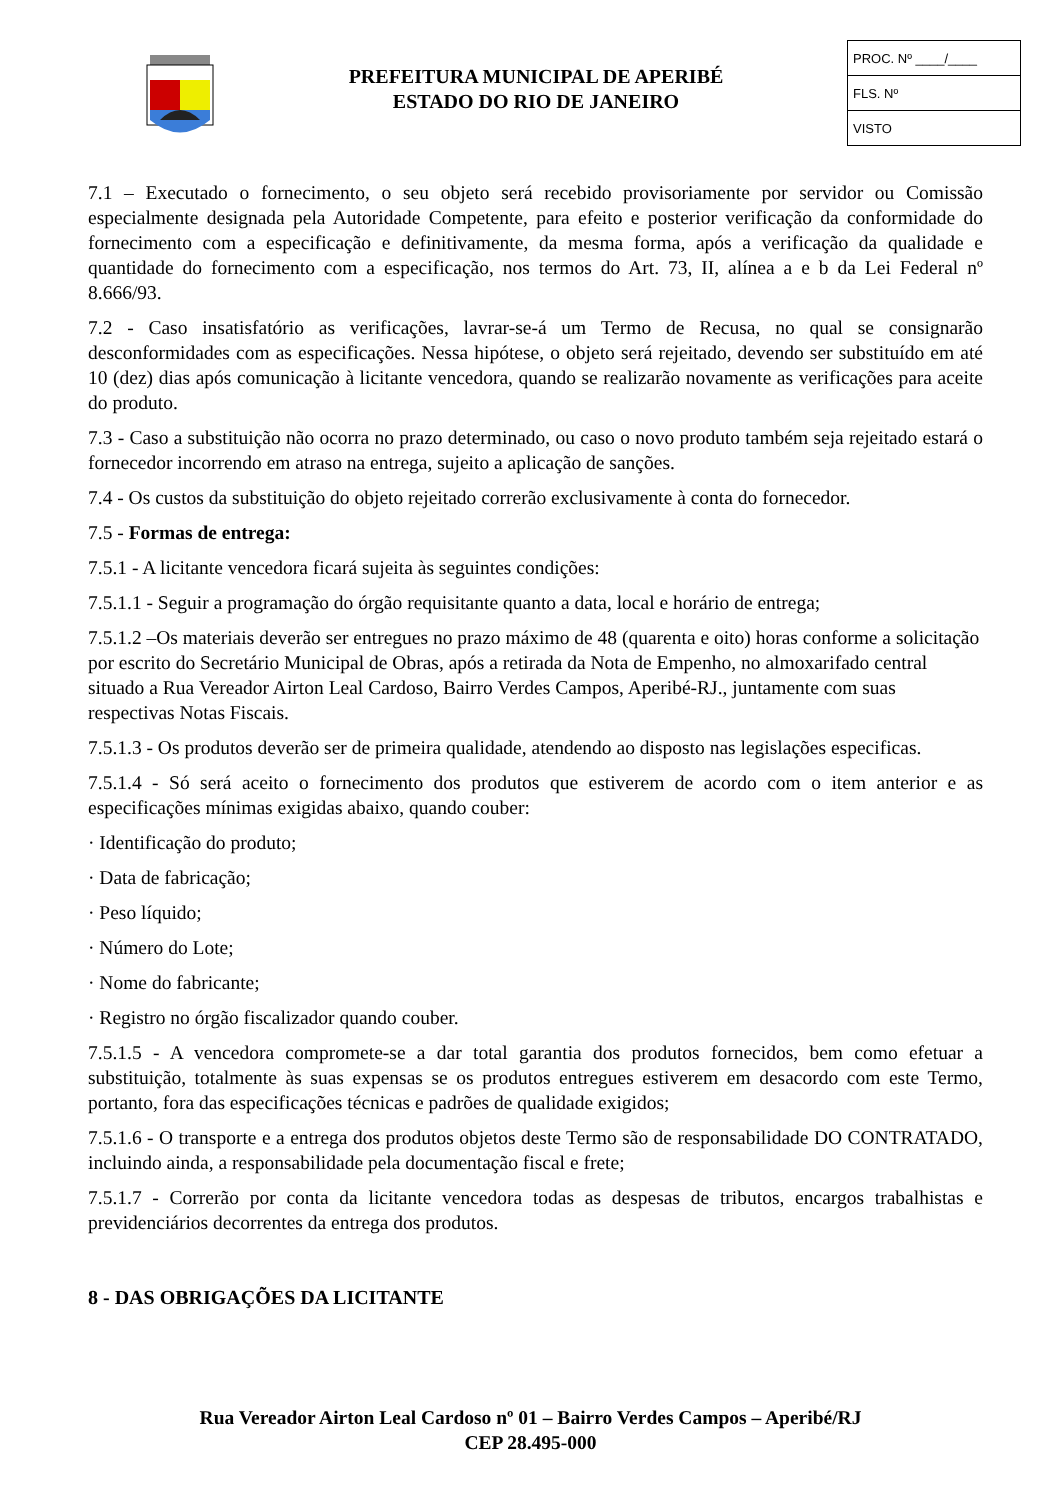PREFEITURA MUNICIPAL DE APERIBÉ
ESTADO DO RIO DE JANEIRO
PROC. Nº ____/____
FLS. Nº
VISTO
7.1 – Executado o fornecimento, o seu objeto será recebido provisoriamente por servidor ou Comissão especialmente designada pela Autoridade Competente, para efeito e posterior verificação da conformidade do fornecimento com a especificação e definitivamente, da mesma forma, após a verificação da qualidade e quantidade do fornecimento com a especificação, nos termos do Art. 73, II, alínea a e b da Lei Federal nº 8.666/93.
7.2 - Caso insatisfatório as verificações, lavrar-se-á um Termo de Recusa, no qual se consignarão desconformidades com as especificações. Nessa hipótese, o objeto será rejeitado, devendo ser substituído em até 10 (dez) dias após comunicação à licitante vencedora, quando se realizarão novamente as verificações para aceite do produto.
7.3 - Caso a substituição não ocorra no prazo determinado, ou caso o novo produto também seja rejeitado estará o fornecedor incorrendo em atraso na entrega, sujeito a aplicação de sanções.
7.4 - Os custos da substituição do objeto rejeitado correrão exclusivamente à conta do fornecedor.
7.5 - Formas de entrega:
7.5.1 - A licitante vencedora ficará sujeita às seguintes condições:
7.5.1.1 - Seguir a programação do órgão requisitante quanto a data, local e horário de entrega;
7.5.1.2 –Os materiais deverão ser entregues no prazo máximo de 48 (quarenta e oito) horas conforme a solicitação por escrito do Secretário Municipal de Obras, após a retirada da Nota de Empenho, no almoxarifado central situado a Rua Vereador Airton Leal Cardoso, Bairro Verdes Campos, Aperibé-RJ., juntamente com suas respectivas Notas Fiscais.
7.5.1.3 - Os produtos deverão ser de primeira qualidade, atendendo ao disposto nas legislações especificas.
7.5.1.4 - Só será aceito o fornecimento dos produtos que estiverem de acordo com o item anterior e as especificações mínimas exigidas abaixo, quando couber:
· Identificação do produto;
· Data de fabricação;
· Peso líquido;
· Número do Lote;
· Nome do fabricante;
· Registro no órgão fiscalizador quando couber.
7.5.1.5 - A vencedora compromete-se a dar total garantia dos produtos fornecidos, bem como efetuar a substituição, totalmente às suas expensas se os produtos entregues estiverem em desacordo com este Termo, portanto, fora das especificações técnicas e padrões de qualidade exigidos;
7.5.1.6 - O transporte e a entrega dos produtos objetos deste Termo são de responsabilidade DO CONTRATADO, incluindo ainda, a responsabilidade pela documentação fiscal e frete;
7.5.1.7 - Correrão por conta da licitante vencedora todas as despesas de tributos, encargos trabalhistas e previdenciários decorrentes da entrega dos produtos.
8 - DAS OBRIGAÇÕES DA LICITANTE
Rua Vereador Airton Leal Cardoso nº 01 – Bairro Verdes Campos – Aperibé/RJ
CEP 28.495-000